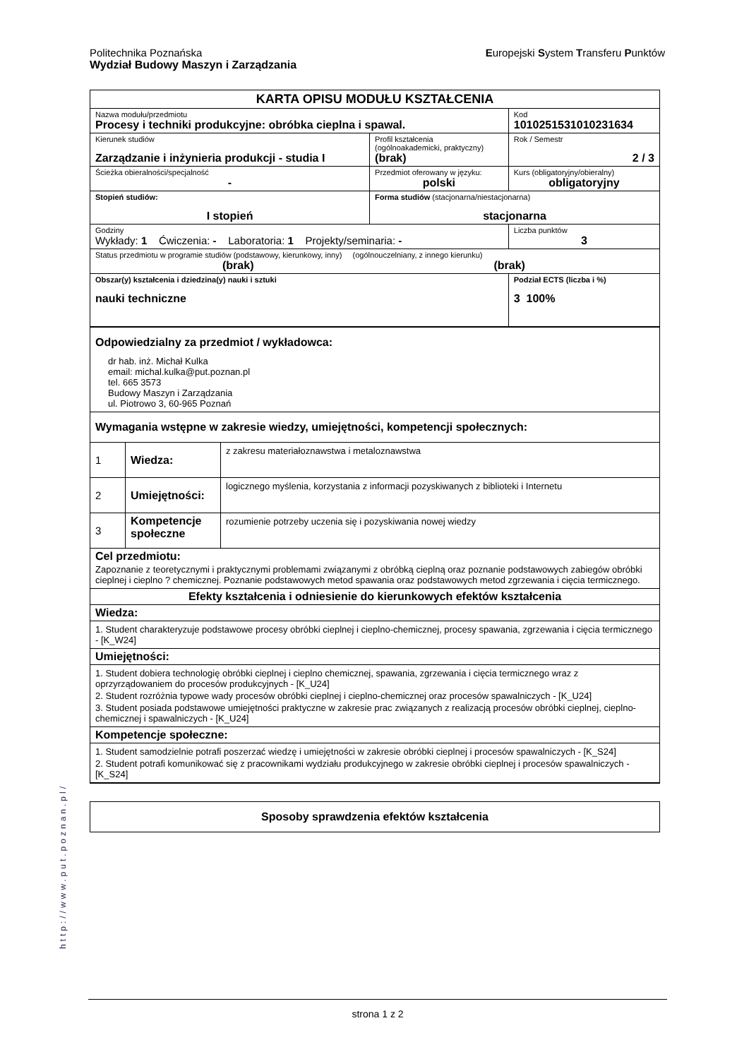Europejski System Transferu Punktów Politechnika Poznańska
Wydział Budowy Maszyn i Zarządzania
| KARTA OPISU MODUŁU KSZTAŁCENIA | | | |
| Nazwa modułu/przedmiotu Procesy i techniki produkcyjne: obróbka cieplna i spawal. | | | Kod 1010251531010231634 |
| Kierunek studiów Zarządzanie i inżynieria produkcji - studia I | | Profil kształcenia (ogólnoakademicki, praktyczny) (brak) | Rok / Semestr 2 / 3 |
| Ścieżka obieralności/specjalność - | | Przedmiot oferowany w języku: polski | Kurs (obligatoryjny/obieralny) obligatoryjny |
| Stopień studiów: I stopień | Forma studiów (stacjonarna/niestacjonarna) stacjonarna | | |
| Godziny Wykłady: 1 Ćwiczenia: - Laboratoria: 1 Projekty/seminaria: - | | | Liczba punktów 3 |
| Status przedmiotu w programie studiów (podstawowy, kierunkowy, inny) (ogólnouczelniany, z innego kierunku) (brak) (brak) | | | |
| Obszar(y) kształcenia i dziedzina(y) nauki i sztuki nauki techniczne | | | Podział ECTS (liczba i %) 3 100% |
| Odpowiedzialny za przedmiot / wykładowca: dr hab. inż. Michał Kulka email: michal.kulka@put.poznan.pl tel. 665 3573 Budowy Maszyn i Zarządzania ul. Piotrowo 3, 60-965 Poznań | | |
| Wymagania wstępne w zakresie wiedzy, umiejętności, kompetencji społecznych: | | |
| 1 | Wiedza: | z zakresu materiałoznawstwa i metaloznawstwa |
| 2 | Umiejętności: | logicznego myślenia, korzystania z informacji pozyskiwanych z biblioteki i Internetu |
| 3 | Kompetencje społeczne | rozumienie potrzeby uczenia się i pozyskiwania nowej wiedzy |
| Cel przedmiotu: Zapoznanie z teoretycznymi i praktycznymi problemami związanymi z obróbką cieplną oraz poznanie podstawowych zabiegów obróbki cieplnej i cieplno ? chemicznej. Poznanie podstawowych metod spawania oraz podstawowych metod zgrzewania i cięcia termicznego. | | |
| Efekty kształcenia i odniesienie do kierunkowych efektów kształcenia | | |
| Wiedza: | | |
| 1. Student charakteryzuje podstawowe procesy obróbki cieplnej i cieplno-chemicznej, procesy spawania, zgrzewania i cięcia termicznego - [K_W24] | | |
| Umiejętności: | | |
| 1. Student dobiera technologię obróbki cieplnej i cieplno chemicznej, spawania, zgrzewania i cięcia termicznego wraz z oprzyrządowaniem do procesów produkcyjnych - [K_U24] 2. Student rozróżnia typowe wady procesów obróbki cieplnej i cieplno-chemicznej oraz procesów spawalniczych - [K_U24] 3. Student posiada podstawowe umiejętności praktyczne w zakresie prac związanych z realizacją procesów obróbki cieplnej, cieplno-chemicznej i spawalniczych - [K_U24] | | |
| Kompetencje społeczne: | | |
| 1. Student samodzielnie potrafi poszerzać wiedzę i umiejętności w zakresie obróbki cieplnej i procesów spawalniczych - [K_S24] 2. Student potrafi komunikować się z pracownikami wydziału produkcyjnego w zakresie obróbki cieplnej i procesów spawalniczych - [K_S24] | | |
| Sposoby sprawdzenia efektów kształcenia |
http://www.put.poznan.pl/
strona 1 z 2